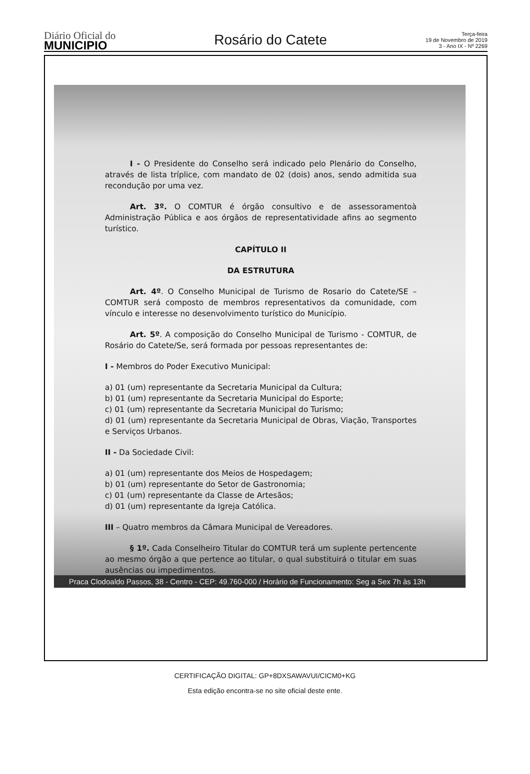Diário Oficial do
MUNICIPIO
Rosário do Catete
Terça-feira
19 de Novembro de 2019
3 - Ano IX - Nº 2269
I - O Presidente do Conselho será indicado pelo Plenário do Conselho, através de lista tríplice, com mandato de 02 (dois) anos, sendo admitida sua recondução por uma vez.
Art. 3º. O COMTUR é órgão consultivo e de assessoramentoà Administração Pública e aos órgãos de representatividade afins ao segmento turístico.
CAPÍTULO II
DA ESTRUTURA
Art. 4º. O Conselho Municipal de Turismo de Rosario do Catete/SE – COMTUR será composto de membros representativos da comunidade, com vínculo e interesse no desenvolvimento turístico do Município.
Art. 5º. A composição do Conselho Municipal de Turismo - COMTUR, de Rosário do Catete/Se, será formada por pessoas representantes de:
I - Membros do Poder Executivo Municipal:
a) 01 (um) representante da Secretaria Municipal da Cultura;
b) 01 (um) representante da Secretaria Municipal do Esporte;
c) 01 (um) representante da Secretaria Municipal do Turismo;
d) 01 (um) representante da Secretaria Municipal de Obras, Viação, Transportes e Serviços Urbanos.
II - Da Sociedade Civil:
a) 01 (um) representante dos Meios de Hospedagem;
b) 01 (um) representante do Setor de Gastronomia;
c) 01 (um) representante da Classe de Artesãos;
d) 01 (um) representante da Igreja Católica.
III – Quatro membros da Câmara Municipal de Vereadores.
§ 1º. Cada Conselheiro Titular do COMTUR terá um suplente pertencente ao mesmo órgão a que pertence ao titular, o qual substituirá o titular em suas ausências ou impedimentos.
Praca Clodoaldo Passos, 38 - Centro - CEP: 49.760-000 / Horário de Funcionamento: Seg a Sex 7h às 13h
CERTIFICAÇÃO DIGITAL: GP+8DXSAWAVUI/CICM0+KG
Esta edição encontra-se no site oficial deste ente.